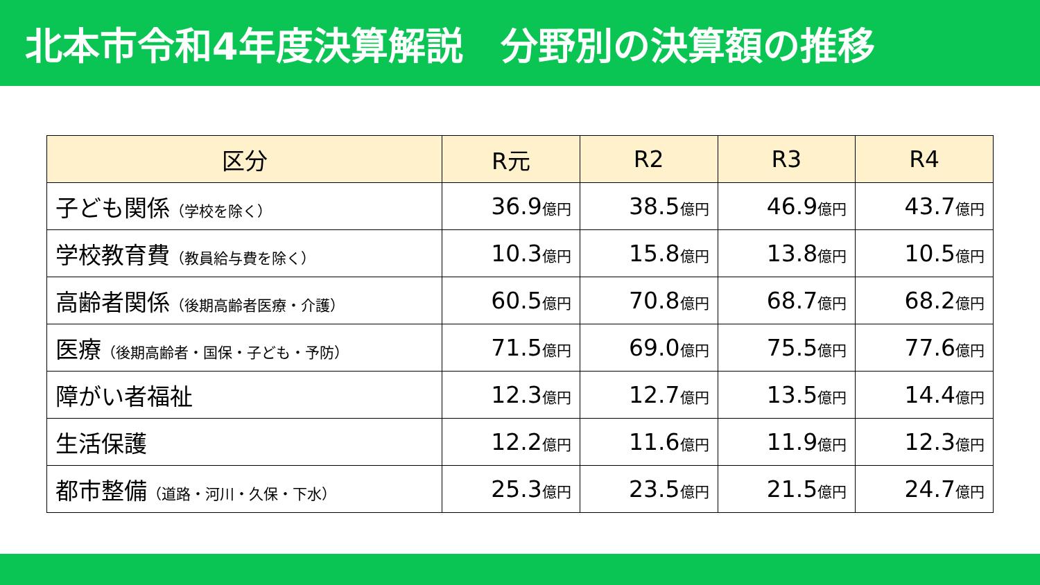北本市令和4年度決算解説　分野別の決算額の推移
| 区分 | R元 | R2 | R3 | R4 |
| --- | --- | --- | --- | --- |
| 子ども関係 （学校を除く） | 36.9 億円 | 38.5 億円 | 46.9 億円 | 43.7 億円 |
| 学校教育費 （教員給与費を除く） | 10.3 億円 | 15.8 億円 | 13.8 億円 | 10.5 億円 |
| 高齢者関係 （後期高齢者医療・介護） | 60.5 億円 | 70.8 億円 | 68.7 億円 | 68.2 億円 |
| 医療 （後期高齢者・国保・子ども・予防） | 71.5 億円 | 69.0 億円 | 75.5 億円 | 77.6 億円 |
| 障がい者福祉 | 12.3 億円 | 12.7 億円 | 13.5 億円 | 14.4 億円 |
| 生活保護 | 12.2 億円 | 11.6 億円 | 11.9 億円 | 12.3 億円 |
| 都市整備 （道路・河川・久保・下水） | 25.3 億円 | 23.5 億円 | 21.5 億円 | 24.7 億円 |